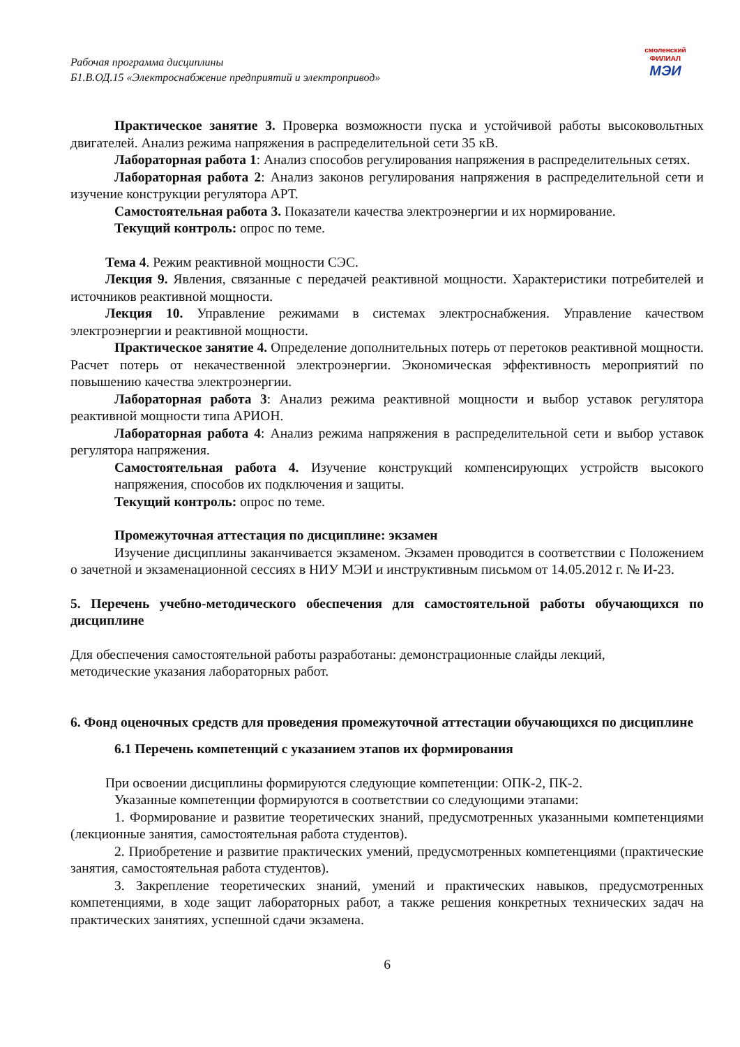Рабочая программа дисциплины
Б1.В.ОД.15 «Электроснабжение предприятий и электропривод»
смоленский
ФИЛИАЛ
МЭИ
Практическое занятие 3. Проверка возможности пуска и устойчивой работы высоковольтных двигателей. Анализ режима напряжения в распределительной сети 35 кВ.
Лабораторная работа 1: Анализ способов регулирования напряжения в распределительных сетях.
Лабораторная работа 2: Анализ законов регулирования напряжения в распределительной сети и изучение конструкции регулятора АРТ.
Самостоятельная работа 3. Показатели качества электроэнергии и их нормирование.
Текущий контроль: опрос по теме.
Тема 4. Режим реактивной мощности СЭС.
Лекция 9. Явления, связанные с передачей реактивной мощности. Характеристики потребителей и источников реактивной мощности.
Лекция 10. Управление режимами в системах электроснабжения. Управление качеством электроэнергии и реактивной мощности.
Практическое занятие 4. Определение дополнительных потерь от перетоков реактивной мощности. Расчет потерь от некачественной электроэнергии. Экономическая эффективность мероприятий по повышению качества электроэнергии.
Лабораторная работа 3: Анализ режима реактивной мощности и выбор уставок регулятора реактивной мощности типа АРИОН.
Лабораторная работа 4: Анализ режима напряжения в распределительной сети и выбор уставок регулятора напряжения.
Самостоятельная работа 4. Изучение конструкций компенсирующих устройств высокого напряжения, способов их подключения и защиты.
Текущий контроль: опрос по теме.
Промежуточная аттестация по дисциплине: экзамен
Изучение дисциплины заканчивается экзаменом. Экзамен проводится в соответствии с Положением о зачетной и экзаменационной сессиях в НИУ МЭИ и инструктивным письмом от 14.05.2012 г. № И-23.
5. Перечень учебно-методического обеспечения для самостоятельной работы обучающихся по дисциплине
Для обеспечения самостоятельной работы разработаны: демонстрационные слайды лекций,
методические указания лабораторных работ.
6. Фонд оценочных средств для проведения промежуточной аттестации обучающихся по дисциплине
6.1 Перечень компетенций с указанием этапов их формирования
При освоении дисциплины формируются следующие компетенции: ОПК-2, ПК-2.
Указанные компетенции формируются в соответствии со следующими этапами:
1. Формирование и развитие теоретических знаний, предусмотренных указанными компетенциями (лекционные занятия, самостоятельная работа студентов).
2. Приобретение и развитие практических умений, предусмотренных компетенциями (практические занятия, самостоятельная работа студентов).
3. Закрепление теоретических знаний, умений и практических навыков, предусмотренных компетенциями, в ходе защит лабораторных работ, а также решения конкретных технических задач на практических занятиях, успешной сдачи экзамена.
6